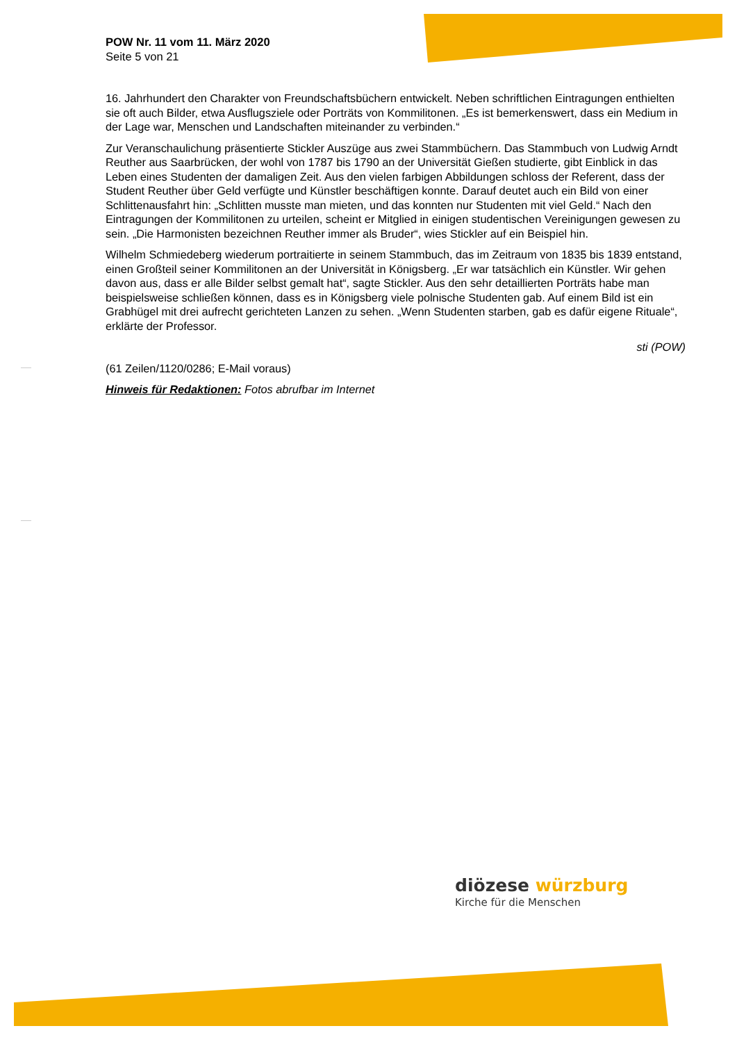POW Nr. 11 vom 11. März 2020
Seite 5 von 21
16. Jahrhundert den Charakter von Freundschaftsbüchern entwickelt. Neben schriftlichen Eintragungen enthielten sie oft auch Bilder, etwa Ausflugsziele oder Porträts von Kommilitonen. „Es ist bemerkenswert, dass ein Medium in der Lage war, Menschen und Landschaften miteinander zu verbinden.“
Zur Veranschaulichung präsentierte Stickler Auszüge aus zwei Stammbüchern. Das Stammbuch von Ludwig Arndt Reuther aus Saarbrücken, der wohl von 1787 bis 1790 an der Universität Gießen studierte, gibt Einblick in das Leben eines Studenten der damaligen Zeit. Aus den vielen farbigen Abbildungen schloss der Referent, dass der Student Reuther über Geld verfügte und Künstler beschäftigen konnte. Darauf deutet auch ein Bild von einer Schlittenausfahrt hin: „Schlitten musste man mieten, und das konnten nur Studenten mit viel Geld.“ Nach den Eintragungen der Kommilitonen zu urteilen, scheint er Mitglied in einigen studentischen Vereinigungen gewesen zu sein. „Die Harmonisten bezeichnen Reuther immer als Bruder“, wies Stickler auf ein Beispiel hin.
Wilhelm Schmiedeberg wiederum portraitierte in seinem Stammbuch, das im Zeitraum von 1835 bis 1839 entstand, einen Großteil seiner Kommilitonen an der Universität in Königsberg. „Er war tatsächlich ein Künstler. Wir gehen davon aus, dass er alle Bilder selbst gemalt hat“, sagte Stickler. Aus den sehr detaillierten Porträts habe man beispielsweise schließen können, dass es in Königsberg viele polnische Studenten gab. Auf einem Bild ist ein Grabhügel mit drei aufrecht gerichteten Lanzen zu sehen. „Wenn Studenten starben, gab es dafür eigene Rituale“, erklärte der Professor.
sti (POW)
(61 Zeilen/1120/0286; E-Mail voraus)
Hinweis für Redaktionen: Fotos abrufbar im Internet
diözese würzburg
Kirche für die Menschen